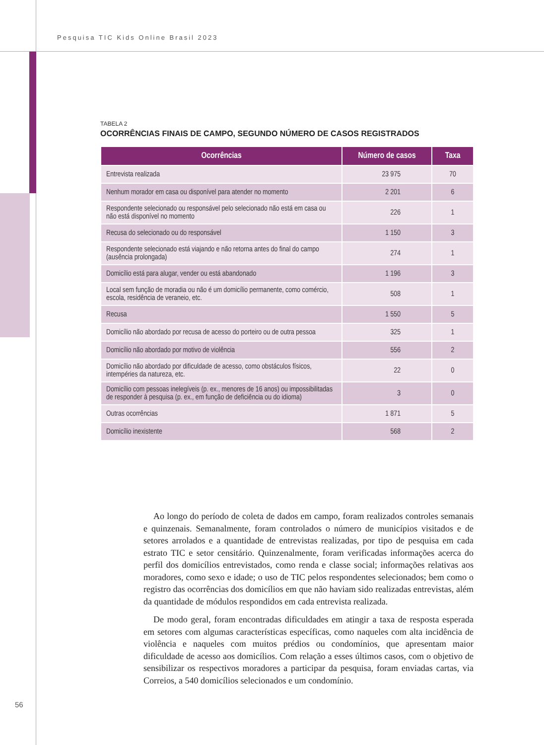Pesquisa TIC Kids Online Brasil 2023
TABELA 2
OCORRÊNCIAS FINAIS DE CAMPO, SEGUNDO NÚMERO DE CASOS REGISTRADOS
| Ocorrências | Número de casos | Taxa |
| --- | --- | --- |
| Entrevista realizada | 23 975 | 70 |
| Nenhum morador em casa ou disponível para atender no momento | 2 201 | 6 |
| Respondente selecionado ou responsável pelo selecionado não está em casa ou não está disponível no momento | 226 | 1 |
| Recusa do selecionado ou do responsável | 1 150 | 3 |
| Respondente selecionado está viajando e não retorna antes do final do campo (ausência prolongada) | 274 | 1 |
| Domicílio está para alugar, vender ou está abandonado | 1 196 | 3 |
| Local sem função de moradia ou não é um domicílio permanente, como comércio, escola, residência de veraneio, etc. | 508 | 1 |
| Recusa | 1 550 | 5 |
| Domicílio não abordado por recusa de acesso do porteiro ou de outra pessoa | 325 | 1 |
| Domicílio não abordado por motivo de violência | 556 | 2 |
| Domicílio não abordado por dificuldade de acesso, como obstáculos físicos, intempéries da natureza, etc. | 22 | 0 |
| Domicílio com pessoas inelegíveis (p. ex., menores de 16 anos) ou impossibilitadas de responder à pesquisa (p. ex., em função de deficiência ou do idioma) | 3 | 0 |
| Outras ocorrências | 1 871 | 5 |
| Domicílio inexistente | 568 | 2 |
Ao longo do período de coleta de dados em campo, foram realizados controles semanais e quinzenais. Semanalmente, foram controlados o número de municípios visitados e de setores arrolados e a quantidade de entrevistas realizadas, por tipo de pesquisa em cada estrato TIC e setor censitário. Quinzenalmente, foram verificadas informações acerca do perfil dos domicílios entrevistados, como renda e classe social; informações relativas aos moradores, como sexo e idade; o uso de TIC pelos respondentes selecionados; bem como o registro das ocorrências dos domicílios em que não haviam sido realizadas entrevistas, além da quantidade de módulos respondidos em cada entrevista realizada.
De modo geral, foram encontradas dificuldades em atingir a taxa de resposta esperada em setores com algumas características específicas, como naqueles com alta incidência de violência e naqueles com muitos prédios ou condomínios, que apresentam maior dificuldade de acesso aos domicílios. Com relação a esses últimos casos, com o objetivo de sensibilizar os respectivos moradores a participar da pesquisa, foram enviadas cartas, via Correios, a 540 domicílios selecionados e um condomínio.
56